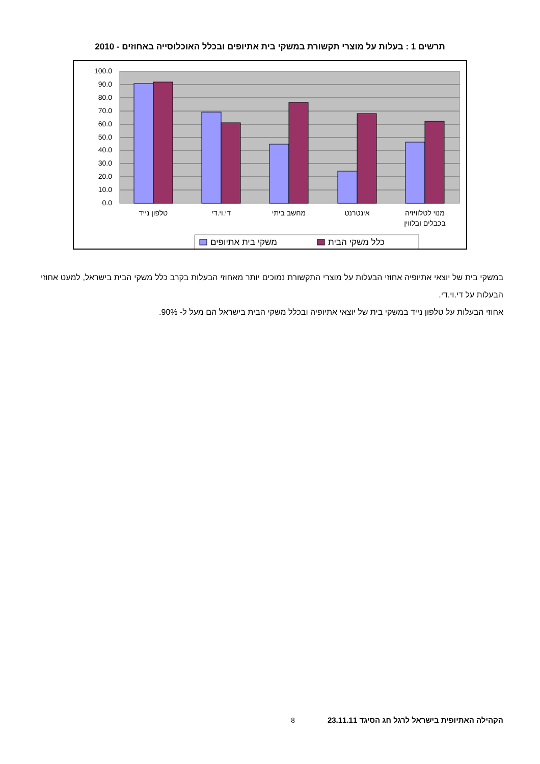תרשים 1 : בעלות על מוצרי תקשורת במשקי בית אתיופים ובכלל האוכלוסייה באחוזים - 2010
100.0
90.0
80.0
70.0
60.0
50.0
40.0
30.0
20.0
10.0
0.0
טלפון נייד
די.וי.די
מחשב ביתי
אינטרנט
מנוי לטלוויזיה
בכבלים ובלווין
משקי בית אתיופים
כלל משקי הבית
במשקי בית של יוצאי אתיופיה אחוזי הבעלות על מוצרי התקשורת נמוכים יותר מאחוזי הבעלות בקרב כלל משקי הבית בישראל, למעט אחוזי הבעלות על די.וי.די.
אחוזי הבעלות על טלפון נייד במשקי בית של יוצאי אתיופיה ובכלל משקי הבית בישראל הם מעל ל- 90%.
הקהילה האתיופית בישראל לרגל חג הסיגד 23.11.11 8